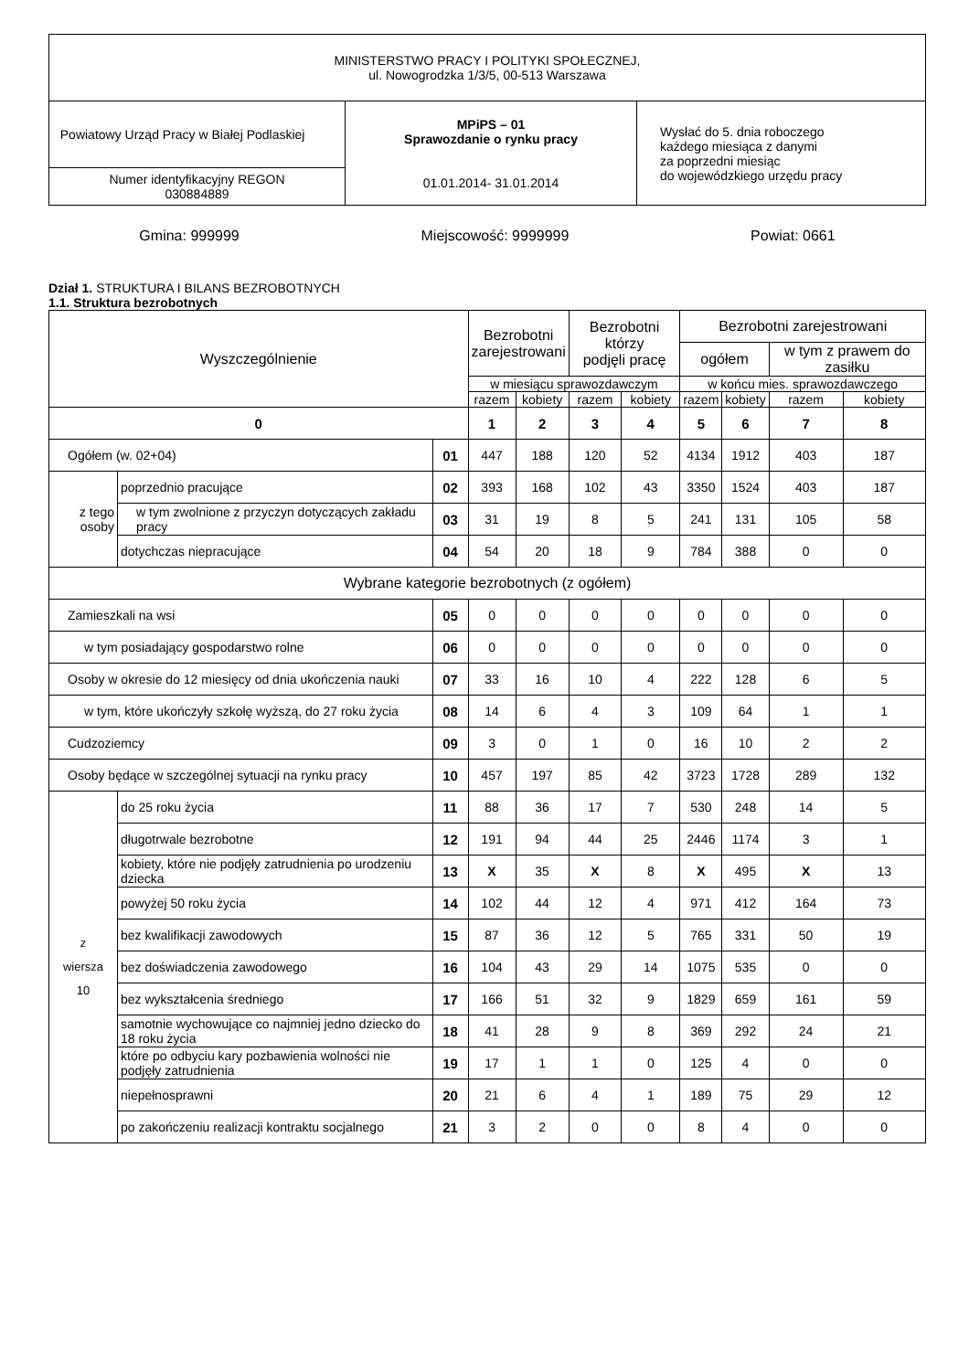| MINISTERSTWO PRACY I POLITYKI SPOŁECZNEJ, ul. Nowogrodzka 1/3/5, 00-513 Warszawa | | |
| Powiatowy Urząd Pracy w Białej Podlaskiej | MPiPS – 01 Sprawozdanie o rynku pracy 01.01.2014- 31.01.2014 | Wysłać do 5. dnia roboczego każdego miesiąca z danymi za poprzedni miesiąc do wojewódzkiego urzędu pracy |
| Numer identyfikacyjny REGON 030884889 | | |
Gmina: 999999 Miejscowość: 9999999 Powiat: 0661
Dział 1. STRUKTURA I BILANS BEZROBOTNYCH
1.1. Struktura bezrobotnych
| Wyszczególnienie | | | Bezrobotni zarejestrowani | | Bezrobotni którzy podjęli pracę | | Bezrobotni zarejestrowani | | | |
| --- | --- | --- | --- | --- | --- | --- | --- | --- | --- | --- |
| | | | | | | | ogółem | | w tym z prawem do zasiłku | |
| | | | w miesiącu sprawozdawczym | | | | w końcu mies. sprawozdawczego | | | |
| | | | razem | kobiety | razem | kobiety | razem | kobiety | razem | kobiety |
| 0 | | | 1 | 2 | 3 | 4 | 5 | 6 | 7 | 8 |
| Ogółem (w. 02+04) | | 01 | 447 | 188 | 120 | 52 | 4134 | 1912 | 403 | 187 |
| z tego osoby | poprzednio pracujące | 02 | 393 | 168 | 102 | 43 | 3350 | 1524 | 403 | 187 |
| | w tym zwolnione z przyczyn dotyczących zakładu pracy | 03 | 31 | 19 | 8 | 5 | 241 | 131 | 105 | 58 |
| | dotychczas niepracujące | 04 | 54 | 20 | 18 | 9 | 784 | 388 | 0 | 0 |
| Wybrane kategorie bezrobotnych (z ogółem) | | | | | | | | | | |
| Zamieszkali na wsi | | 05 | 0 | 0 | 0 | 0 | 0 | 0 | 0 | 0 |
| w tym posiadający gospodarstwo rolne | | 06 | 0 | 0 | 0 | 0 | 0 | 0 | 0 | 0 |
| Osoby w okresie do 12 miesięcy od dnia ukończenia nauki | | 07 | 33 | 16 | 10 | 4 | 222 | 128 | 6 | 5 |
| w tym, które ukończyły szkołę wyższą, do 27 roku życia | | 08 | 14 | 6 | 4 | 3 | 109 | 64 | 1 | 1 |
| Cudzoziemcy | | 09 | 3 | 0 | 1 | 0 | 16 | 10 | 2 | 2 |
| Osoby będące w szczególnej sytuacji na rynku pracy | | 10 | 457 | 197 | 85 | 42 | 3723 | 1728 | 289 | 132 |
| z wiersza 10 | do 25 roku życia | 11 | 88 | 36 | 17 | 7 | 530 | 248 | 14 | 5 |
| | długotrwale bezrobotne | 12 | 191 | 94 | 44 | 25 | 2446 | 1174 | 3 | 1 |
| | kobiety, które nie podjęły zatrudnienia po urodzeniu dziecka | 13 | X | 35 | X | 8 | X | 495 | X | 13 |
| | powyżej 50 roku życia | 14 | 102 | 44 | 12 | 4 | 971 | 412 | 164 | 73 |
| | bez kwalifikacji zawodowych | 15 | 87 | 36 | 12 | 5 | 765 | 331 | 50 | 19 |
| | bez doświadczenia zawodowego | 16 | 104 | 43 | 29 | 14 | 1075 | 535 | 0 | 0 |
| | bez wykształcenia średniego | 17 | 166 | 51 | 32 | 9 | 1829 | 659 | 161 | 59 |
| | samotnie wychowujące co najmniej jedno dziecko do 18 roku życia | 18 | 41 | 28 | 9 | 8 | 369 | 292 | 24 | 21 |
| | które po odbyciu kary pozbawienia wolności nie podjęły zatrudnienia | 19 | 17 | 1 | 1 | 0 | 125 | 4 | 0 | 0 |
| | niepełnosprawni | 20 | 21 | 6 | 4 | 1 | 189 | 75 | 29 | 12 |
| | po zakończeniu realizacji kontraktu socjalnego | 21 | 3 | 2 | 0 | 0 | 8 | 4 | 0 | 0 |